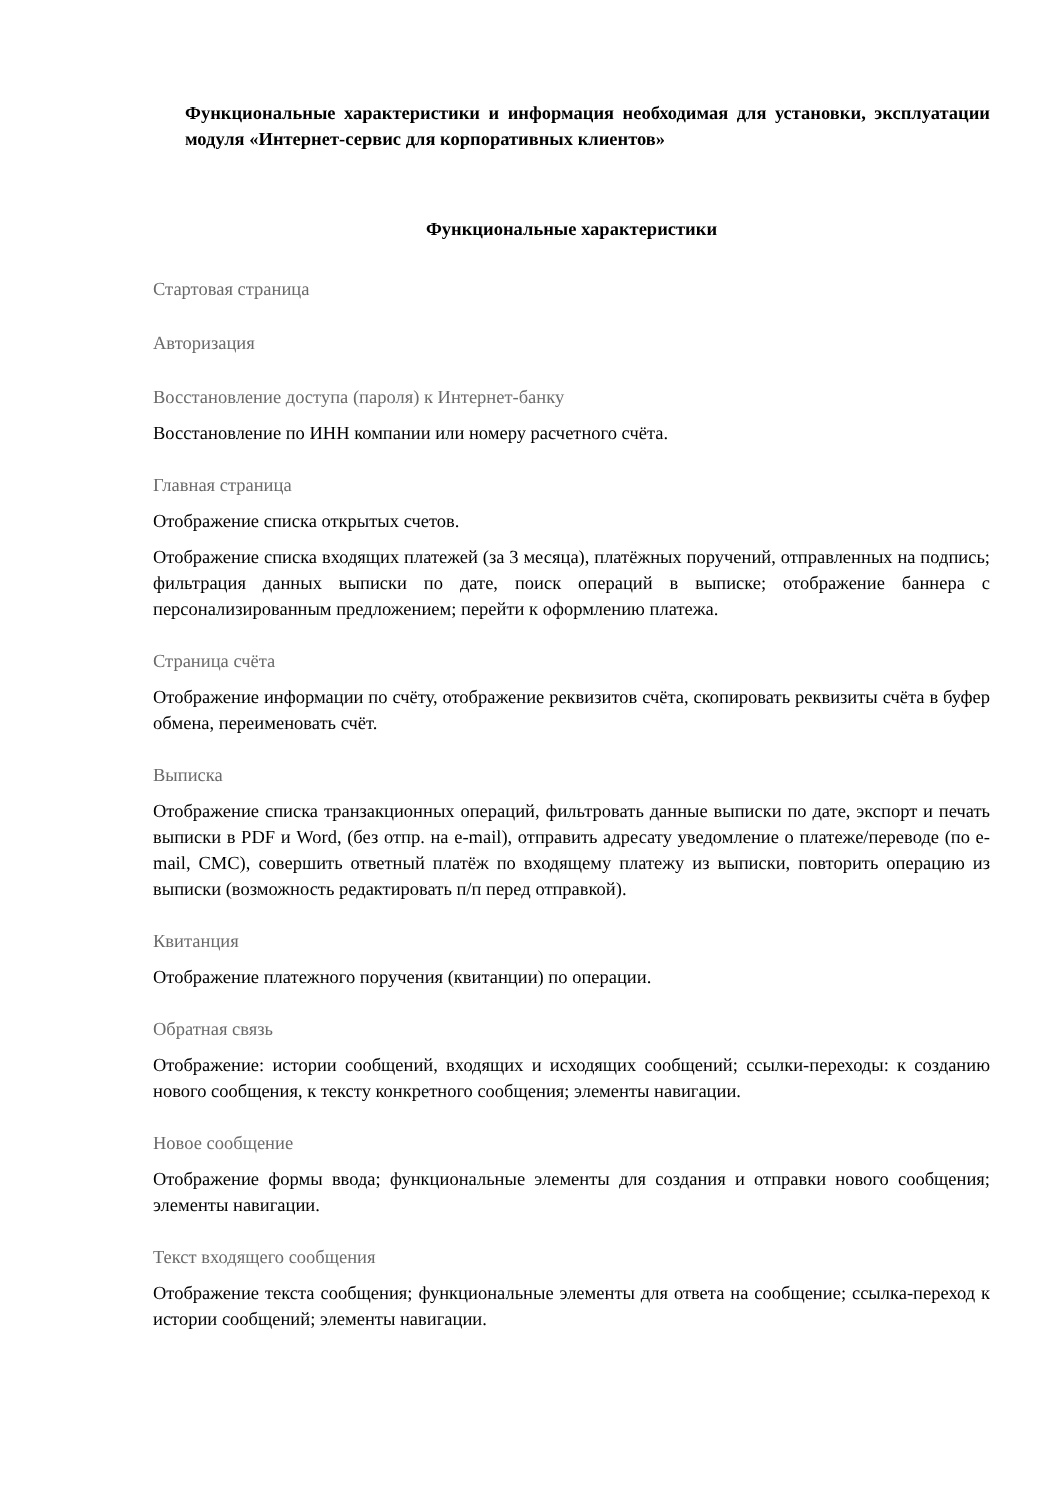Функциональные характеристики и информация необходимая для установки, эксплуатации модуля «Интернет-сервис для корпоративных клиентов»
Функциональные характеристики
Стартовая страница
Авторизация
Восстановление доступа (пароля) к Интернет-банку
Восстановление по ИНН компании или номеру расчетного счёта.
Главная страница
Отображение списка открытых счетов.
Отображение списка входящих платежей (за 3 месяца), платёжных поручений, отправленных на подпись; фильтрация данных выписки по дате, поиск операций в выписке; отображение баннера с персонализированным предложением; перейти к оформлению платежа.
Страница счёта
Отображение информации по счёту, отображение реквизитов счёта, скопировать реквизиты счёта в буфер обмена, переименовать счёт.
Выписка
Отображение списка транзакционных операций, фильтровать данные выписки по дате, экспорт и печать выписки в PDF и Word, (без отпр. на e-mail), отправить адресату уведомление о платеже/переводе (по e-mail, СМС), совершить ответный платёж по входящему платежу из выписки, повторить операцию из выписки (возможность редактировать п/п перед отправкой).
Квитанция
Отображение платежного поручения (квитанции) по операции.
Обратная связь
Отображение: истории сообщений, входящих и исходящих сообщений; ссылки-переходы: к созданию нового сообщения, к тексту конкретного сообщения; элементы навигации.
Новое сообщение
Отображение формы ввода; функциональные элементы для создания и отправки нового сообщения; элементы навигации.
Текст входящего сообщения
Отображение текста сообщения; функциональные элементы для ответа на сообщение; ссылка-переход к истории сообщений; элементы навигации.